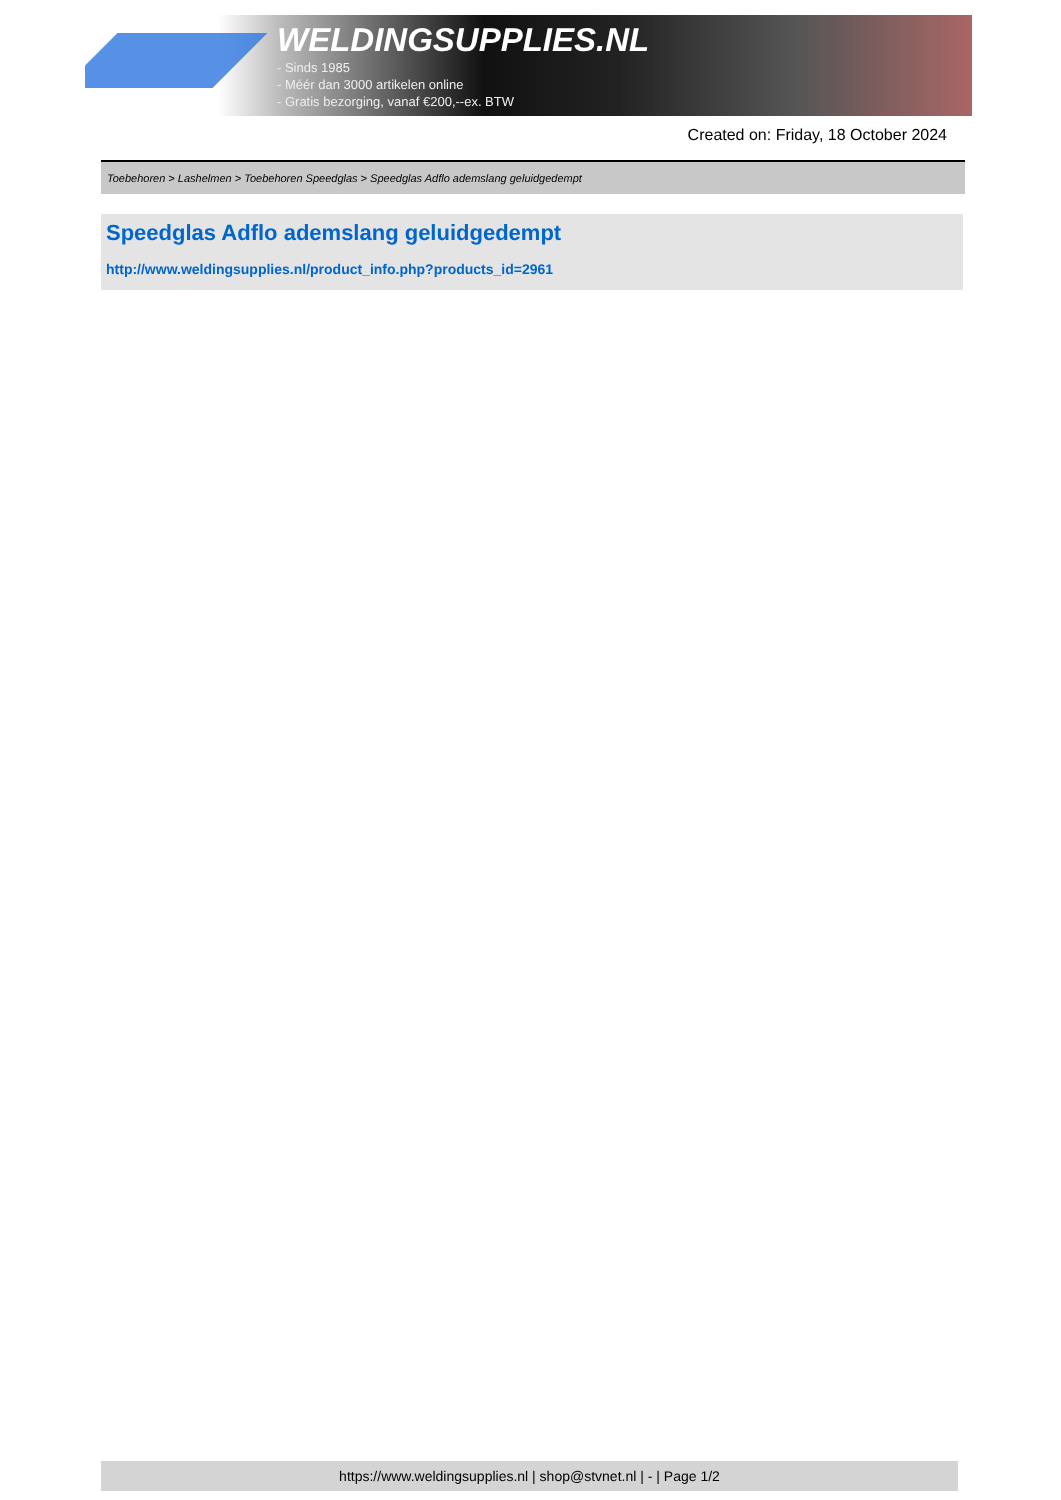WELDINGSUPPLIES.NL
- Sinds 1985
- Méér dan 3000 artikelen online
- Gratis bezorging, vanaf €200,--ex. BTW
Created on: Friday, 18 October 2024
Toebehoren > Lashelmen > Toebehoren Speedglas > Speedglas Adflo ademslang geluidgedempt
Speedglas Adflo ademslang geluidgedempt
http://www.weldingsupplies.nl/product_info.php?products_id=2961
https://www.weldingsupplies.nl | shop@stvnet.nl | - | Page 1/2